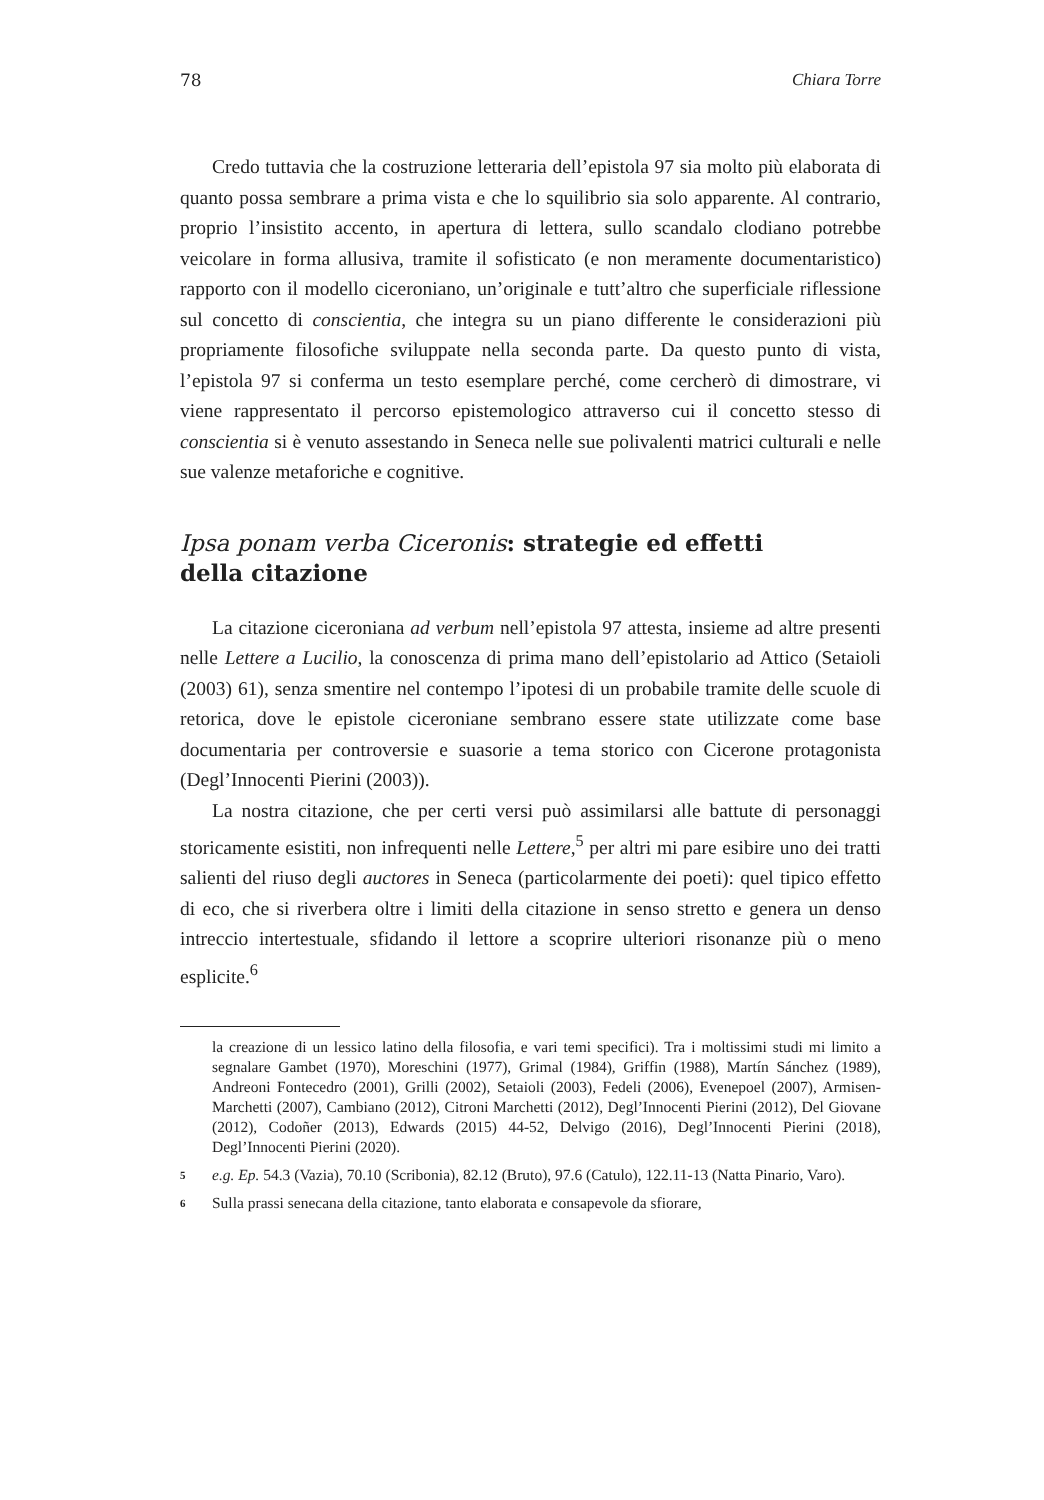78 Chiara Torre
Credo tuttavia che la costruzione letteraria dell’epistola 97 sia molto più elaborata di quanto possa sembrare a prima vista e che lo squilibrio sia solo apparente. Al contrario, proprio l’insistito accento, in apertura di lettera, sullo scandalo clodiano potrebbe veicolare in forma allusiva, tramite il sofisticato (e non meramente documentaristico) rapporto con il modello ciceroniano, un’originale e tutt’altro che superficiale riflessione sul concetto di conscientia, che integra su un piano differente le considerazioni più propriamente filosofiche sviluppate nella seconda parte. Da questo punto di vista, l’epistola 97 si conferma un testo esemplare perché, come cercherò di dimostrare, vi viene rappresentato il percorso epistemologico attraverso cui il concetto stesso di conscientia si è venuto assestando in Seneca nelle sue polivalenti matrici culturali e nelle sue valenze metaforiche e cognitive.
Ipsa ponam verba Ciceronis: strategie ed effetti
della citazione
La citazione ciceroniana ad verbum nell’epistola 97 attesta, insieme ad altre presenti nelle Lettere a Lucilio, la conoscenza di prima mano dell’epistolario ad Attico (Setaioli (2003) 61), senza smentire nel contempo l’ipotesi di un probabile tramite delle scuole di retorica, dove le epistole ciceroniane sembrano essere state utilizzate come base documentaria per controversie e suasorie a tema storico con Cicerone protagonista (Degl’Innocenti Pierini (2003)).
La nostra citazione, che per certi versi può assimilarsi alle battute di personaggi storicamente esistiti, non infrequenti nelle Lettere,<sup>5</sup> per altri mi pare esibire uno dei tratti salienti del riuso degli auctores in Seneca (particolarmente dei poeti): quel tipico effetto di eco, che si riverbera oltre i limiti della citazione in senso stretto e genera un denso intreccio intertestuale, sfidando il lettore a scoprire ulteriori risonanze più o meno esplicite.<sup>6</sup>
la creazione di un lessico latino della filosofia, e vari temi specifici). Tra i moltissimi studi mi limito a segnalare Gambet (1970), Moreschini (1977), Grimal (1984), Griffin (1988), Martín Sánchez (1989), Andreoni Fontecedro (2001), Grilli (2002), Setaioli (2003), Fedeli (2006), Evenepoel (2007), Armisen-Marchetti (2007), Cambiano (2012), Citroni Marchetti (2012), Degl’Innocenti Pierini (2012), Del Giovane (2012), Codoñer (2013), Edwards (2015) 44-52, Delvigo (2016), Degl’Innocenti Pierini (2018), Degl’Innocenti Pierini (2020).
5 e.g. Ep. 54.3 (Vazia), 70.10 (Scribonia), 82.12 (Bruto), 97.6 (Catulo), 122.11-13 (Natta Pinario, Varo).
6 Sulla prassi senecana della citazione, tanto elaborata e consapevole da sfiorare,